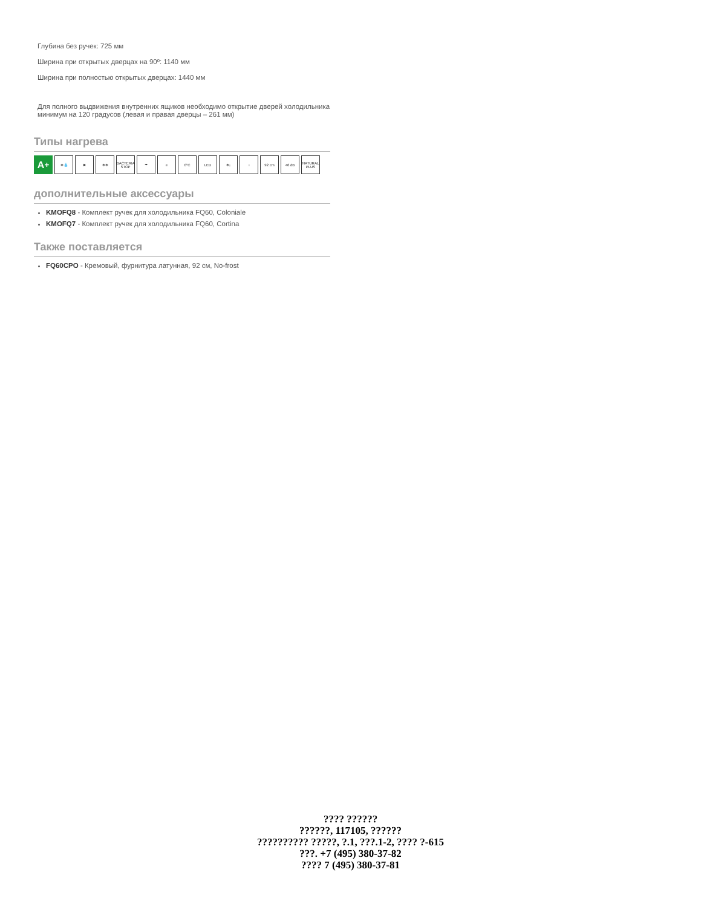Глубина без ручек: 725 мм
Ширина при открытых дверцах на 90º: 1140 мм
Ширина при полностью открытых дверцах: 1440 мм
Для полного выдвижения внутренних ящиков необходимо открытие дверей холодильника минимум на 120 градусов (левая и правая дверцы – 261 мм)
Типы нагрева
A<sup>+</sup> ❄💧 ✖ ❄❄ BACTERIA STOP ☂ e 0°C LED ❄↓ ◌ 92 cm 46 dB NATURAL PLUS
дополнительные аксессуары
KMOFQ8 - Комплект ручек для холодильника FQ60, Coloniale
KMOFQ7 - Комплект ручек для холодильника FQ60, Cortina
Также поставляется
FQ60CPO - Кремовый, фурнитура латунная, 92 см, No-frost
???? ??????
??????, 117105, ??????
?????????? ?????, ?.1, ???.1-2, ???? ?-615
???. +7 (495) 380-37-82
???? 7 (495) 380-37-81